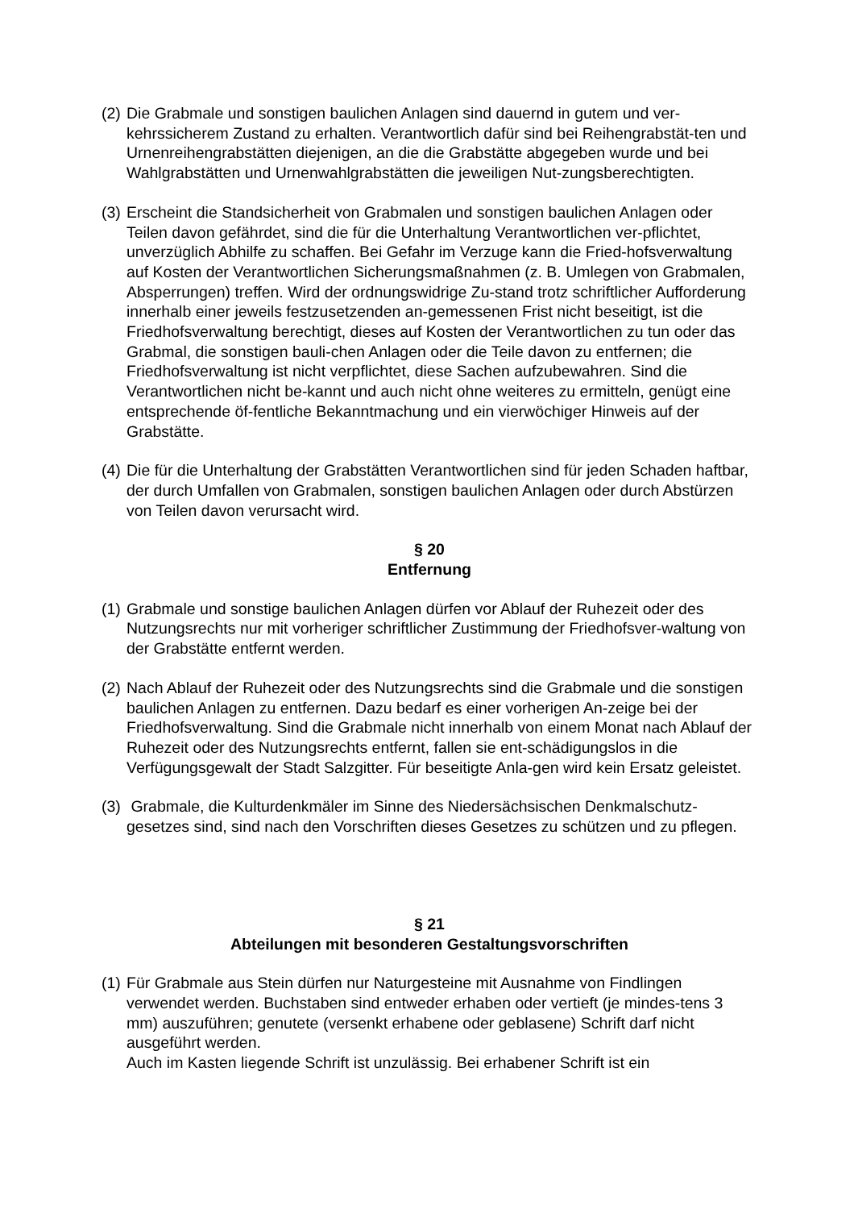(2)
Die Grabmale und sonstigen baulichen Anlagen sind dauernd in gutem und ver-kehrssicherem Zustand zu erhalten. Verantwortlich dafür sind bei Reihengrabstät-ten und Urnenreihengrabstätten diejenigen, an die die Grabstätte abgegeben wurde und bei Wahlgrabstätten und Urnenwahlgrabstätten die jeweiligen Nut-zungsberechtigten.
(3)
Erscheint die Standsicherheit von Grabmalen und sonstigen baulichen Anlagen oder Teilen davon gefährdet, sind die für die Unterhaltung Verantwortlichen ver-pflichtet, unverzüglich Abhilfe zu schaffen. Bei Gefahr im Verzuge kann die Fried-hofsverwaltung auf Kosten der Verantwortlichen Sicherungsmaßnahmen (z. B. Umlegen von Grabmalen, Absperrungen) treffen. Wird der ordnungswidrige Zu-stand trotz schriftlicher Aufforderung innerhalb einer jeweils festzusetzenden an-gemessenen Frist nicht beseitigt, ist die Friedhofsverwaltung berechtigt, dieses auf Kosten der Verantwortlichen zu tun oder das Grabmal, die sonstigen bauli-chen Anlagen oder die Teile davon zu entfernen; die Friedhofsverwaltung ist nicht verpflichtet, diese Sachen aufzubewahren. Sind die Verantwortlichen nicht be-kannt und auch nicht ohne weiteres zu ermitteln, genügt eine entsprechende öf-fentliche Bekanntmachung und ein vierwöchiger Hinweis auf der Grabstätte.
(4)
Die für die Unterhaltung der Grabstätten Verantwortlichen sind für jeden Schaden haftbar, der durch Umfallen von Grabmalen, sonstigen baulichen Anlagen oder durch Abstürzen von Teilen davon verursacht wird.
§ 20
Entfernung
(1)
Grabmale und sonstige baulichen Anlagen dürfen vor Ablauf der Ruhezeit oder des Nutzungsrechts nur mit vorheriger schriftlicher Zustimmung der Friedhofsver-waltung von der Grabstätte entfernt werden.
(2)
Nach Ablauf der Ruhezeit oder des Nutzungsrechts sind die Grabmale und die sonstigen baulichen Anlagen zu entfernen. Dazu bedarf es einer vorherigen An-zeige bei der Friedhofsverwaltung. Sind die Grabmale nicht innerhalb von einem Monat nach Ablauf der Ruhezeit oder des Nutzungsrechts entfernt, fallen sie ent-schädigungslos in die Verfügungsgewalt der Stadt Salzgitter. Für beseitigte Anla-gen wird kein Ersatz geleistet.
(3)
Grabmale, die Kulturdenkmäler im Sinne des Niedersächsischen Denkmalschutz-gesetzes sind, sind nach den Vorschriften dieses Gesetzes zu schützen und zu pflegen.
§ 21
Abteilungen mit besonderen Gestaltungsvorschriften
(1)
Für Grabmale aus Stein dürfen nur Naturgesteine mit Ausnahme von Findlingen verwendet werden. Buchstaben sind entweder erhaben oder vertieft (je mindes-tens 3 mm) auszuführen; genutete (versenkt erhabene oder geblasene) Schrift darf nicht ausgeführt werden.
Auch im Kasten liegende Schrift ist unzulässig. Bei erhabener Schrift ist ein